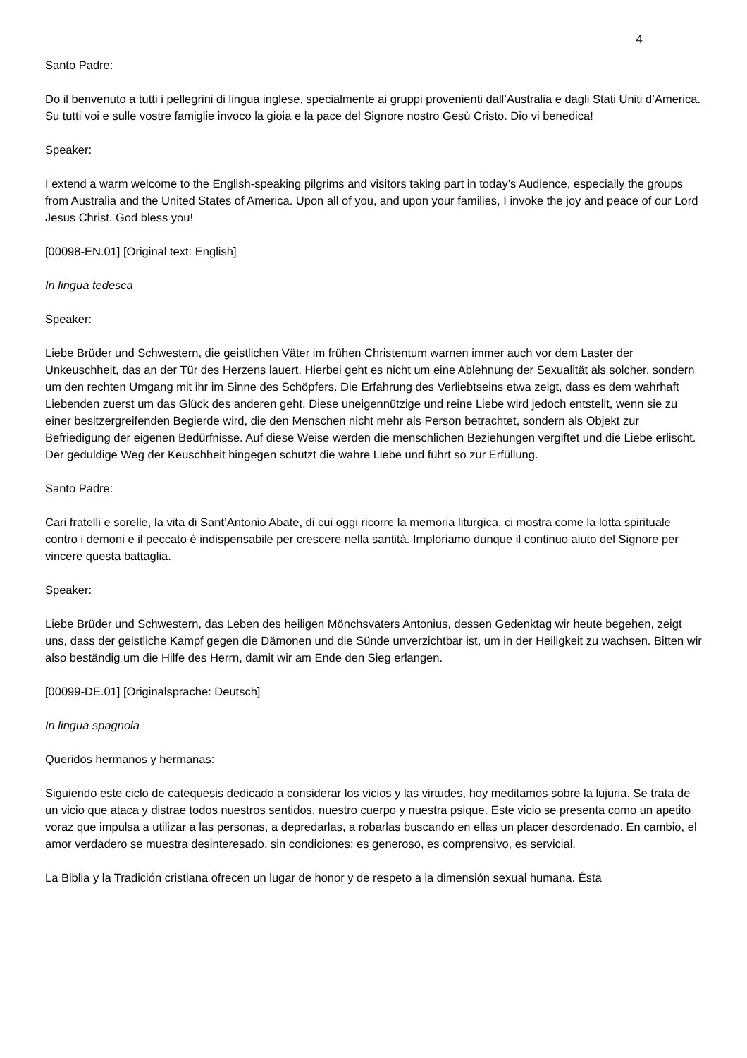4
Santo Padre:
Do il benvenuto a tutti i pellegrini di lingua inglese, specialmente ai gruppi provenienti dall’Australia e dagli Stati Uniti d’America. Su tutti voi e sulle vostre famiglie invoco la gioia e la pace del Signore nostro Gesù Cristo. Dio vi benedica!
Speaker:
I extend a warm welcome to the English-speaking pilgrims and visitors taking part in today’s Audience, especially the groups from Australia and the United States of America. Upon all of you, and upon your families, I invoke the joy and peace of our Lord Jesus Christ. God bless you!
[00098-EN.01] [Original text: English]
In lingua tedesca
Speaker:
Liebe Brüder und Schwestern, die geistlichen Väter im frühen Christentum warnen immer auch vor dem Laster der Unkeuschheit, das an der Tür des Herzens lauert. Hierbei geht es nicht um eine Ablehnung der Sexualität als solcher, sondern um den rechten Umgang mit ihr im Sinne des Schöpfers. Die Erfahrung des Verliebtseins etwa zeigt, dass es dem wahrhaft Liebenden zuerst um das Glück des anderen geht. Diese uneigennützige und reine Liebe wird jedoch entstellt, wenn sie zu einer besitzergreifenden Begierde wird, die den Menschen nicht mehr als Person betrachtet, sondern als Objekt zur Befriedigung der eigenen Bedürfnisse. Auf diese Weise werden die menschlichen Beziehungen vergiftet und die Liebe erlischt. Der geduldige Weg der Keuschheit hingegen schützt die wahre Liebe und führt so zur Erfüllung.
Santo Padre:
Cari fratelli e sorelle, la vita di Sant’Antonio Abate, di cui oggi ricorre la memoria liturgica, ci mostra come la lotta spirituale contro i demoni e il peccato è indispensabile per crescere nella santità. Imploriamo dunque il continuo aiuto del Signore per vincere questa battaglia.
Speaker:
Liebe Brüder und Schwestern, das Leben des heiligen Mönchsvaters Antonius, dessen Gedenktag wir heute begehen, zeigt uns, dass der geistliche Kampf gegen die Dämonen und die Sünde unverzichtbar ist, um in der Heiligkeit zu wachsen. Bitten wir also beständig um die Hilfe des Herrn, damit wir am Ende den Sieg erlangen.
[00099-DE.01] [Originalsprache: Deutsch]
In lingua spagnola
Queridos hermanos y hermanas:
Siguiendo este ciclo de catequesis dedicado a considerar los vicios y las virtudes, hoy meditamos sobre la lujuria. Se trata de un vicio que ataca y distrae todos nuestros sentidos, nuestro cuerpo y nuestra psique. Este vicio se presenta como un apetito voraz que impulsa a utilizar a las personas, a depredarlas, a robarlas buscando en ellas un placer desordenado. En cambio, el amor verdadero se muestra desinteresado, sin condiciones; es generoso, es comprensivo, es servicial.
La Biblia y la Tradición cristiana ofrecen un lugar de honor y de respeto a la dimensión sexual humana. Ésta